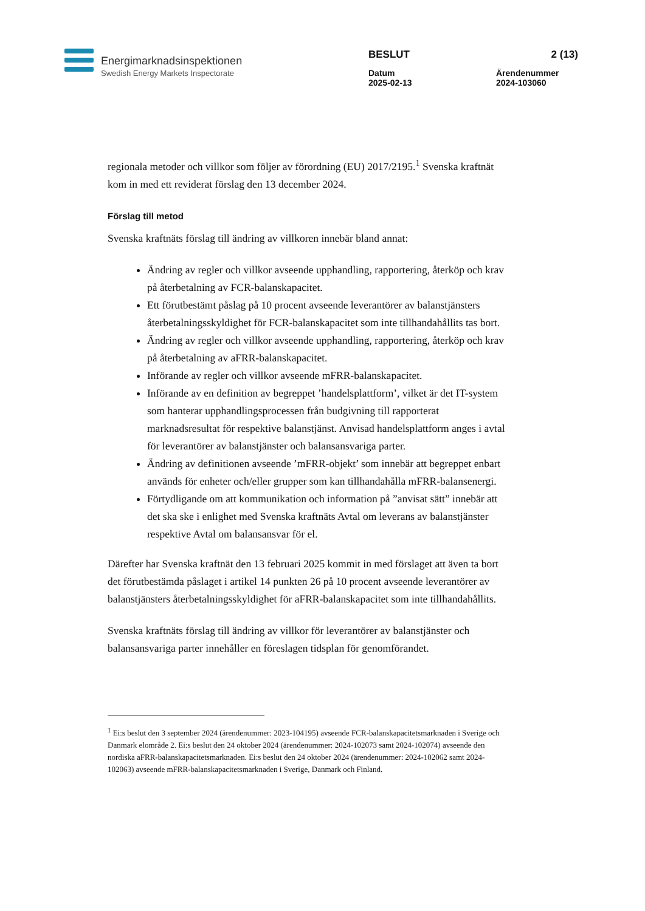Energimarknadsinspektionen
Swedish Energy Markets Inspectorate
BESLUT 2 (13)
Datum
2025-02-13 Ärendenummer
2024-103060
regionala metoder och villkor som följer av förordning (EU) 2017/2195.<sup>1</sup> Svenska kraftnät kom in med ett reviderat förslag den 13 december 2024.
Förslag till metod
Svenska kraftnäts förslag till ändring av villkoren innebär bland annat:
Ändring av regler och villkor avseende upphandling, rapportering, återköp och krav på återbetalning av FCR-balanskapacitet.
Ett förutbestämt påslag på 10 procent avseende leverantörer av balanstjänsters återbetalningsskyldighet för FCR-balanskapacitet som inte tillhandahållits tas bort.
Ändring av regler och villkor avseende upphandling, rapportering, återköp och krav på återbetalning av aFRR-balanskapacitet.
Införande av regler och villkor avseende mFRR-balanskapacitet.
Införande av en definition av begreppet ’handelsplattform’, vilket är det IT-system som hanterar upphandlingsprocessen från budgivning till rapporterat marknadsresultat för respektive balanstjänst. Anvisad handelsplattform anges i avtal för leverantörer av balanstjänster och balansansvariga parter.
Ändring av definitionen avseende ’mFRR-objekt’ som innebär att begreppet enbart används för enheter och/eller grupper som kan tillhandahålla mFRR-balansenergi.
Förtydligande om att kommunikation och information på ”anvisat sätt” innebär att det ska ske i enlighet med Svenska kraftnäts Avtal om leverans av balanstjänster respektive Avtal om balansansvar för el.
Därefter har Svenska kraftnät den 13 februari 2025 kommit in med förslaget att även ta bort det förutbestämda påslaget i artikel 14 punkten 26 på 10 procent avseende leverantörer av balanstjänsters återbetalningsskyldighet för aFRR-balanskapacitet som inte tillhandahållits.
Svenska kraftnäts förslag till ändring av villkor för leverantörer av balanstjänster och balansansvariga parter innehåller en föreslagen tidsplan för genomförandet.
<sup>1</sup> Ei:s beslut den 3 september 2024 (ärendenummer: 2023-104195) avseende FCR-balanskapacitetsmarknaden i Sverige och Danmark elområde 2. Ei:s beslut den 24 oktober 2024 (ärendenummer: 2024-102073 samt 2024-102074) avseende den nordiska aFRR-balanskapacitetsmarknaden. Ei:s beslut den 24 oktober 2024 (ärendenummer: 2024-102062 samt 2024-102063) avseende mFRR-balanskapacitetsmarknaden i Sverige, Danmark och Finland.